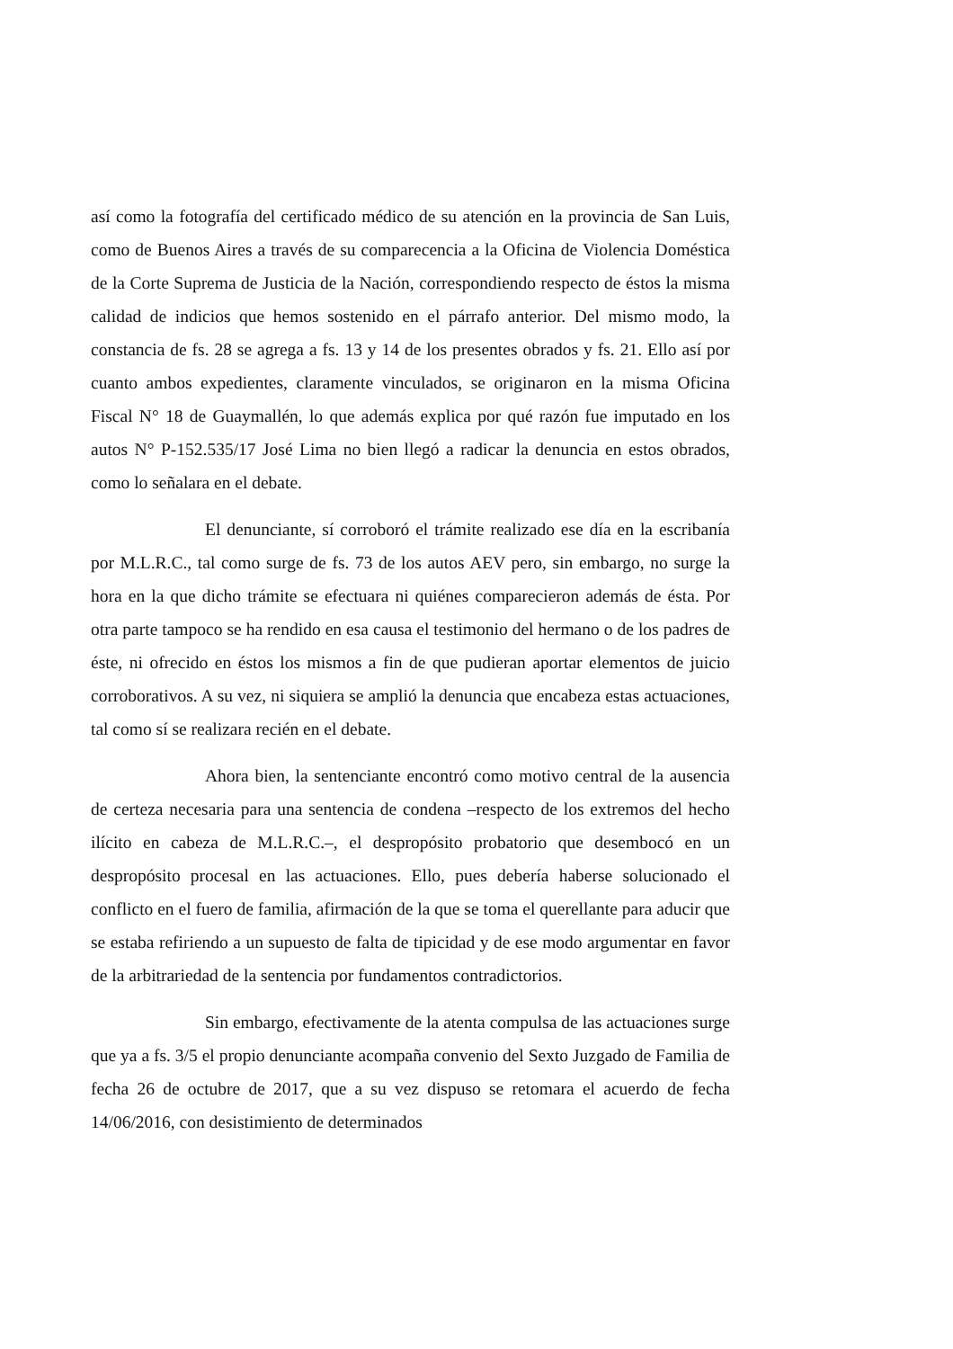así como la fotografía del certificado médico de su atención en la provincia de San Luis, como de Buenos Aires a través de su comparecencia a la Oficina de Violencia Doméstica de la Corte Suprema de Justicia de la Nación, correspondiendo respecto de éstos la misma calidad de indicios que hemos sostenido en el párrafo anterior. Del mismo modo, la constancia de fs. 28 se agrega a fs. 13 y 14 de los presentes obrados y fs. 21. Ello así por cuanto ambos expedientes, claramente vinculados, se originaron en la misma Oficina Fiscal N° 18 de Guaymallén, lo que además explica por qué razón fue imputado en los autos N° P-152.535/17 José Lima no bien llegó a radicar la denuncia en estos obrados, como lo señalara en el debate.
El denunciante, sí corroboró el trámite realizado ese día en la escribanía por M.L.R.C., tal como surge de fs. 73 de los autos AEV pero, sin embargo, no surge la hora en la que dicho trámite se efectuara ni quiénes comparecieron además de ésta. Por otra parte tampoco se ha rendido en esa causa el testimonio del hermano o de los padres de éste, ni ofrecido en éstos los mismos a fin de que pudieran aportar elementos de juicio corroborativos. A su vez, ni siquiera se amplió la denuncia que encabeza estas actuaciones, tal como sí se realizara recién en el debate.
Ahora bien, la sentenciante encontró como motivo central de la ausencia de certeza necesaria para una sentencia de condena –respecto de los extremos del hecho ilícito en cabeza de M.L.R.C.–, el despropósito probatorio que desembocó en un despropósito procesal en las actuaciones. Ello, pues debería haberse solucionado el conflicto en el fuero de familia, afirmación de la que se toma el querellante para aducir que se estaba refiriendo a un supuesto de falta de tipicidad y de ese modo argumentar en favor de la arbitrariedad de la sentencia por fundamentos contradictorios.
Sin embargo, efectivamente de la atenta compulsa de las actuaciones surge que ya a fs. 3/5 el propio denunciante acompaña convenio del Sexto Juzgado de Familia de fecha 26 de octubre de 2017, que a su vez dispuso se retomara el acuerdo de fecha 14/06/2016, con desistimiento de determinados